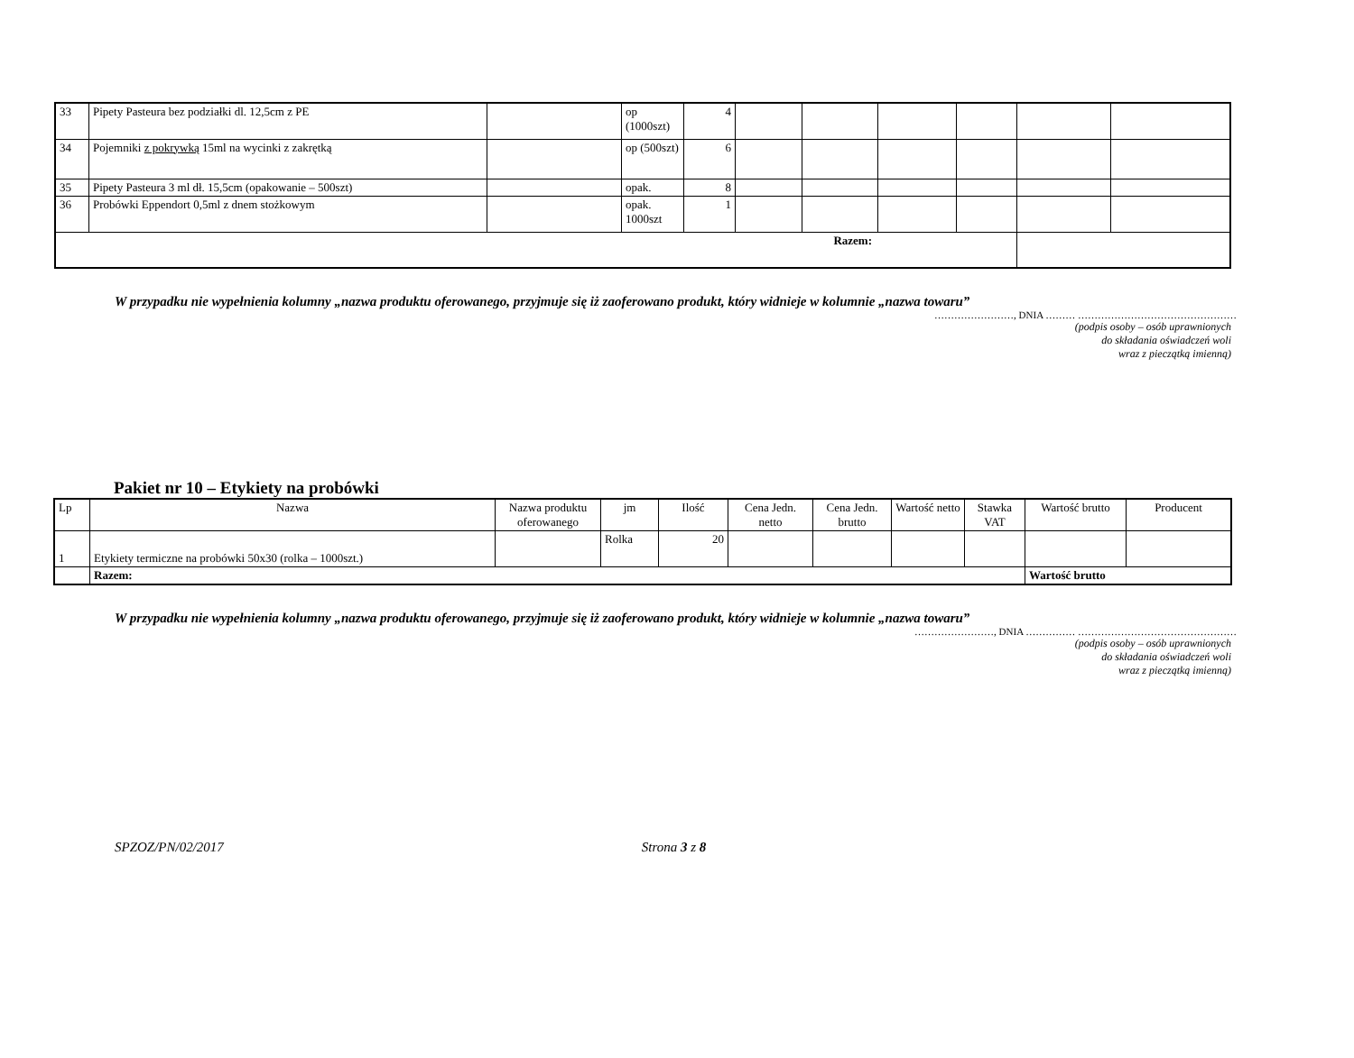| 33 | Pipety Pasteura bez podziałki dl. 12,5cm z PE | | op (1000szt) | 4 | | | | | | |
| 34 | Pojemniki z pokrywką 15ml na wycinki z zakrętką | | op (500szt) | 6 | | | | | | |
| 35 | Pipety Pasteura 3 ml dł. 15,5cm (opakowanie – 500szt) | | opak. | 8 | | | | | | |
| 36 | Probówki Eppendort 0,5ml z dnem stożkowym | | opak. 1000szt | 1 | | | | | | |
| Razem: | | | | | | | | | | |
W przypadku nie wypełnienia kolumny „nazwa produktu oferowanego, przyjmuje się iż zaoferowano produkt, który widnieje w kolumnie „nazwa towaru”
……………………, DNIA ……… …………………………………………
(podpis osoby – osób uprawnionych
do składania oświadczeń woli
wraz z pieczątką imienną)
Pakiet nr 10 – Etykiety na probówki
| Lp | Nazwa | Nazwa produktu oferowanego | jm | Ilość | Cena Jedn. netto | Cena Jedn. brutto | Wartość netto | Stawka VAT | Wartość brutto | Producent |
| --- | --- | --- | --- | --- | --- | --- | --- | --- | --- | --- |
| 1 | Etykiety termiczne na probówki 50x30 (rolka – 1000szt.) | | Rolka | 20 | | | | | | |
| | Razem: | | | | | | | | Wartość brutto | |
W przypadku nie wypełnienia kolumny „nazwa produktu oferowanego, przyjmuje się iż zaoferowano produkt, który widnieje w kolumnie „nazwa towaru”
……………………, DNIA …………… …………………………………………
(podpis osoby – osób uprawnionych
do składania oświadczeń woli
wraz z pieczątką imienną)
SPZOZ/PN/02/2017 Strona 3 z 8